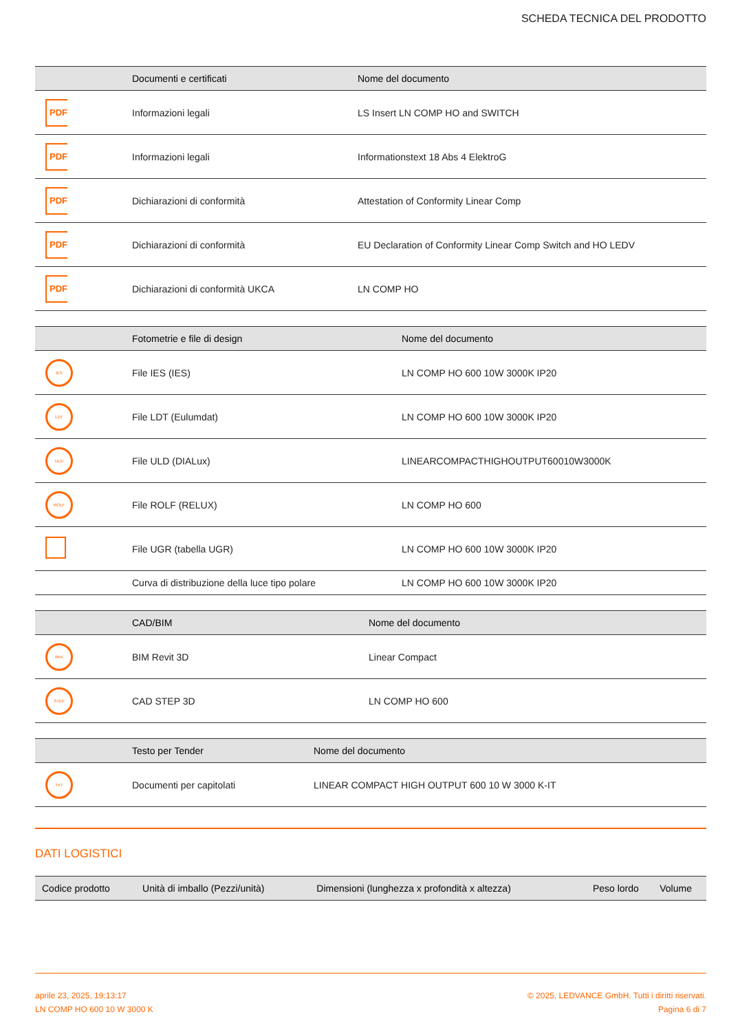SCHEDA TECNICA DEL PRODOTTO
| | Documenti e certificati | Nome del documento |
| --- | --- | --- |
| PDF | Informazioni legali | LS Insert LN COMP HO and SWITCH |
| PDF | Informazioni legali | Informationstext 18 Abs 4 ElektroG |
| PDF | Dichiarazioni di conformità | Attestation of Conformity Linear Comp |
| PDF | Dichiarazioni di conformità | EU Declaration of Conformity Linear Comp Switch and HO LEDV |
| PDF | Dichiarazioni di conformità UKCA | LN COMP HO |
| | Fotometrie e file di design | Nome del documento |
| --- | --- | --- |
| IES | File IES (IES) | LN COMP HO 600 10W 3000K IP20 |
| LDT | File LDT (Eulumdat) | LN COMP HO 600 10W 3000K IP20 |
| ULD | File ULD (DIALux) | LINEARCOMPACTHIGHOUTPUT60010W3000K |
| ROLF | File ROLF (RELUX) | LN COMP HO 600 |
| | File UGR (tabella UGR) | LN COMP HO 600 10W 3000K IP20 |
| | Curva di distribuzione della luce tipo polare | LN COMP HO 600 10W 3000K IP20 |
| | CAD/BIM | Nome del documento |
| --- | --- | --- |
| RFA | BIM Revit 3D | Linear Compact |
| STEP | CAD STEP 3D | LN COMP HO 600 |
| | Testo per Tender | Nome del documento |
| --- | --- | --- |
| TXT | Documenti per capitolati | LINEAR COMPACT HIGH OUTPUT 600 10 W 3000 K-IT |
DATI LOGISTICI
| Codice prodotto | Unità di imballo (Pezzi/unità) | Dimensioni (lunghezza x profondità x altezza) | Peso lordo | Volume |
| --- | --- | --- | --- | --- |
aprile 23, 2025, 19:13:17
LN COMP HO 600 10 W 3000 K
© 2025, LEDVANCE GmbH. Tutti i diritti riservati.
Pagina 6 di 7